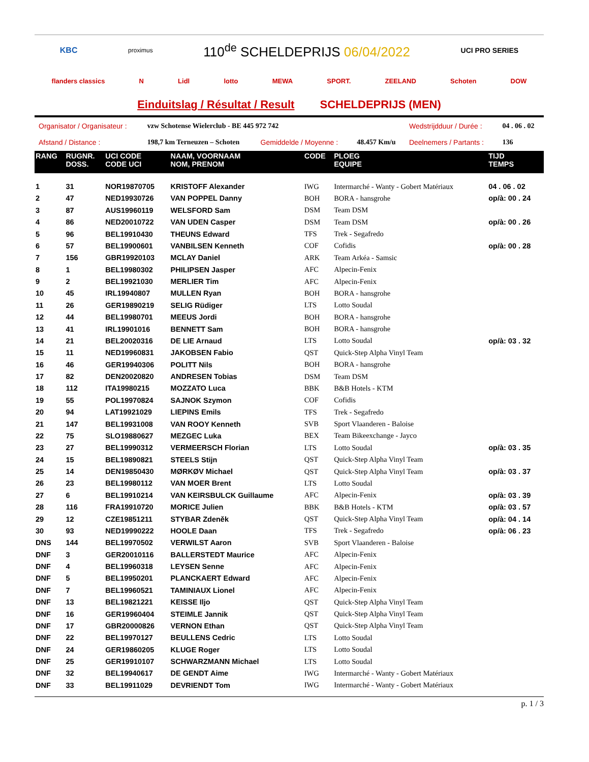KBC proximus 110<sup>de</sup> SCHELDEPRIJS 06/04/2022 UCI PRO SERIES
flanders classics N Lidl lotto MEWA SPORT. ZEELAND Schoten DOW
Einduitslag / Résultat / Result SCHELDEPRIJS (MEN)
| Organisator / Organisateur : | vzw Schotense Wielerclub - BE 445 972 742 | | | Wedstrijdduur / Durée : | 04 . 06 . 02 |
| Afstand / Distance : | 198,7 km Terneuzen – Schoten | Gemiddelde / Moyenne : | 48.457 Km/u | Deelnemers / Partants : | 136 |
| RANG | RUGNR. DOSS. | UCI CODE CODE UCI | NAAM, VOORNAAM NOM, PRENOM | CODE | PLOEG EQUIPE | TIJD TEMPS |
| --- | --- | --- | --- | --- | --- | --- |
| 1 | 31 | NOR19870705 | KRISTOFF Alexander | IWG | Intermarché - Wanty - Gobert Matériaux | 04 . 06 . 02 |
| 2 | 47 | NED19930726 | VAN POPPEL Danny | BOH | BORA - hansgrohe | op/à: 00 . 24 |
| 3 | 87 | AUS19960119 | WELSFORD Sam | DSM | Team DSM | |
| 4 | 86 | NED20010722 | VAN UDEN Casper | DSM | Team DSM | op/à: 00 . 26 |
| 5 | 96 | BEL19910430 | THEUNS Edward | TFS | Trek - Segafredo | |
| 6 | 57 | BEL19900601 | VANBILSEN Kenneth | COF | Cofidis | op/à: 00 . 28 |
| 7 | 156 | GBR19920103 | MCLAY Daniel | ARK | Team Arkéa - Samsic | |
| 8 | 1 | BEL19980302 | PHILIPSEN Jasper | AFC | Alpecin-Fenix | |
| 9 | 2 | BEL19921030 | MERLIER Tim | AFC | Alpecin-Fenix | |
| 10 | 45 | IRL19940807 | MULLEN Ryan | BOH | BORA - hansgrohe | |
| 11 | 26 | GER19890219 | SELIG Rüdiger | LTS | Lotto Soudal | |
| 12 | 44 | BEL19980701 | MEEUS Jordi | BOH | BORA - hansgrohe | |
| 13 | 41 | IRL19901016 | BENNETT Sam | BOH | BORA - hansgrohe | |
| 14 | 21 | BEL20020316 | DE LIE Arnaud | LTS | Lotto Soudal | op/à: 03 . 32 |
| 15 | 11 | NED19960831 | JAKOBSEN Fabio | QST | Quick-Step Alpha Vinyl Team | |
| 16 | 46 | GER19940306 | POLITT Nils | BOH | BORA - hansgrohe | |
| 17 | 82 | DEN20020820 | ANDRESEN Tobias | DSM | Team DSM | |
| 18 | 112 | ITA19980215 | MOZZATO Luca | BBK | B&B Hotels - KTM | |
| 19 | 55 | POL19970824 | SAJNOK Szymon | COF | Cofidis | |
| 20 | 94 | LAT19921029 | LIEPINS Emils | TFS | Trek - Segafredo | |
| 21 | 147 | BEL19931008 | VAN ROOY Kenneth | SVB | Sport Vlaanderen - Baloise | |
| 22 | 75 | SLO19880627 | MEZGEC Luka | BEX | Team Bikeexchange - Jayco | |
| 23 | 27 | BEL19990312 | VERMEERSCH Florian | LTS | Lotto Soudal | op/à: 03 . 35 |
| 24 | 15 | BEL19890821 | STEELS Stijn | QST | Quick-Step Alpha Vinyl Team | |
| 25 | 14 | DEN19850430 | MØRKØV Michael | QST | Quick-Step Alpha Vinyl Team | op/à: 03 . 37 |
| 26 | 23 | BEL19980112 | VAN MOER Brent | LTS | Lotto Soudal | |
| 27 | 6 | BEL19910214 | VAN KEIRSBULCK Guillaume | AFC | Alpecin-Fenix | op/à: 03 . 39 |
| 28 | 116 | FRA19910720 | MORICE Julien | BBK | B&B Hotels - KTM | op/à: 03 . 57 |
| 29 | 12 | CZE19851211 | STYBAR Zdeněk | QST | Quick-Step Alpha Vinyl Team | op/à: 04 . 14 |
| 30 | 93 | NED19990222 | HOOLE Daan | TFS | Trek - Segafredo | op/à: 06 . 23 |
| DNS | 144 | BEL19970502 | VERWILST Aaron | SVB | Sport Vlaanderen - Baloise | |
| DNF | 3 | GER20010116 | BALLERSTEDT Maurice | AFC | Alpecin-Fenix | |
| DNF | 4 | BEL19960318 | LEYSEN Senne | AFC | Alpecin-Fenix | |
| DNF | 5 | BEL19950201 | PLANCKAERT Edward | AFC | Alpecin-Fenix | |
| DNF | 7 | BEL19960521 | TAMINIAUX Lionel | AFC | Alpecin-Fenix | |
| DNF | 13 | BEL19821221 | KEISSE Iljo | QST | Quick-Step Alpha Vinyl Team | |
| DNF | 16 | GER19960404 | STEIMLE Jannik | QST | Quick-Step Alpha Vinyl Team | |
| DNF | 17 | GBR20000826 | VERNON Ethan | QST | Quick-Step Alpha Vinyl Team | |
| DNF | 22 | BEL19970127 | BEULLENS Cedric | LTS | Lotto Soudal | |
| DNF | 24 | GER19860205 | KLUGE Roger | LTS | Lotto Soudal | |
| DNF | 25 | GER19910107 | SCHWARZMANN Michael | LTS | Lotto Soudal | |
| DNF | 32 | BEL19940617 | DE GENDT Aime | IWG | Intermarché - Wanty - Gobert Matériaux | |
| DNF | 33 | BEL19911029 | DEVRIENDT Tom | IWG | Intermarché - Wanty - Gobert Matériaux | |
p. 1 / 3